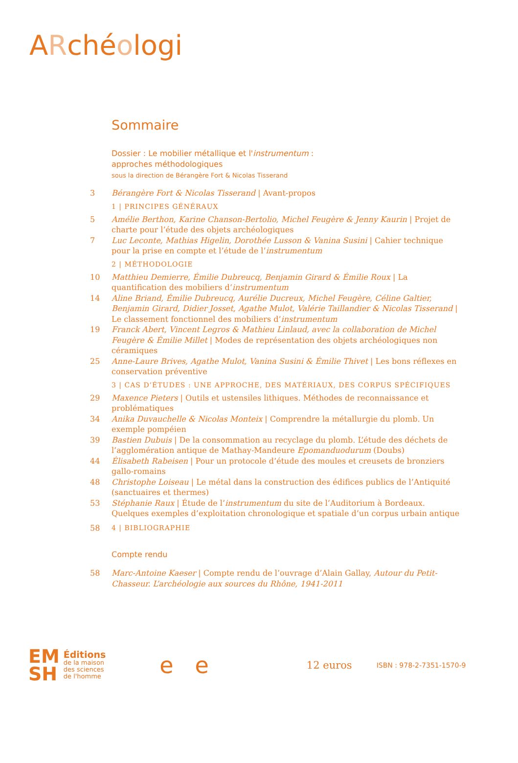ARchéologi
Sommaire
Dossier : Le mobilier métallique et l'instrumentum :
approches méthodologiques
sous la direction de Bérangère Fort & Nicolas Tisserand
3 Bérangère Fort & Nicolas Tisserand | Avant-propos
1 | PRINCIPES GÉNÉRAUX
5 Amélie Berthon, Karine Chanson-Bertolio, Michel Feugère & Jenny Kaurin | Projet de charte pour l’étude des objets archéologiques
7 Luc Leconte, Mathias Higelin, Dorothée Lusson & Vanina Susini | Cahier technique pour la prise en compte et l’étude de l’instrumentum
2 | MÉTHODOLOGIE
10 Matthieu Demierre, Émilie Dubreucq, Benjamin Girard & Émilie Roux | La quantification des mobiliers d’instrumentum
14 Aline Briand, Émilie Dubreucq, Aurélie Ducreux, Michel Feugère, Céline Galtier, Benjamin Girard, Didier Josset, Agathe Mulot, Valérie Taillandier & Nicolas Tisserand | Le classement fonctionnel des mobiliers d’instrumentum
19 Franck Abert, Vincent Legros & Mathieu Linlaud, avec la collaboration de Michel Feugère & Émilie Millet | Modes de représentation des objets archéologiques non céramiques
25 Anne-Laure Brives, Agathe Mulot, Vanina Susini & Émilie Thivet | Les bons réflexes en conservation préventive
3 | CAS D’ÉTUDES : UNE APPROCHE, DES MATÉRIAUX, DES CORPUS SPÉCIFIQUES
29 Maxence Pieters | Outils et ustensiles lithiques. Méthodes de reconnaissance et problématiques
34 Anika Duvauchelle & Nicolas Monteix | Comprendre la métallurgie du plomb. Un exemple pompéien
39 Bastien Dubuis | De la consommation au recyclage du plomb. L’étude des déchets de l’agglomération antique de Mathay-Mandeure Epomanduodurum (Doubs)
44 Élisabeth Rabeisen | Pour un protocole d’étude des moules et creusets de bronziers gallo-romains
48 Christophe Loiseau | Le métal dans la construction des édifices publics de l’Antiquité (sanctuaires et thermes)
53 Stéphanie Raux | Étude de l’instrumentum du site de l’Auditorium à Bordeaux. Quelques exemples d’exploitation chronologique et spatiale d’un corpus urbain antique
58 4 | BIBLIOGRAPHIE
Compte rendu
58 Marc-Antoine Kaeser | Compte rendu de l’ouvrage d’Alain Gallay, Autour du Petit-Chasseur. L’archéologie aux sources du Rhône, 1941-2011
EM
SH
Éditions
de la maison
des sciences
de l'homme
e e
12 euros
ISBN : 978-2-7351-1570-9